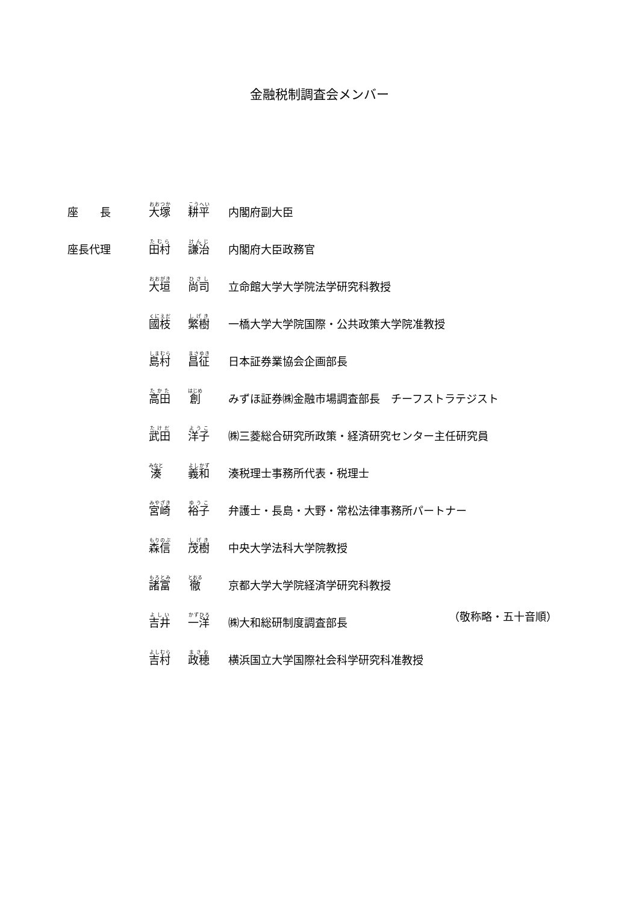金融税制調査会メンバー
| 座 長 | 大塚 | 耕平 | 内閣府副大臣 |
| 座長代理 | 田村 | 謙治 | 内閣府大臣政務官 |
| | 大垣 | 尚司 | 立命館大学大学院法学研究科教授 |
| | 國枝 | 繁樹 | 一橋大学大学院国際・公共政策大学院准教授 |
| | 島村 | 昌征 | 日本証券業協会企画部長 |
| | 高田 | 創 | みずほ証券㈱金融市場調査部長 チーフストラテジスト |
| | 武田 | 洋子 | ㈱三菱総合研究所政策・経済研究センター主任研究員 |
| | 湊 | 義和 | 湊税理士事務所代表・税理士 |
| | 宮崎 | 裕子 | 弁護士・長島・大野・常松法律事務所パートナー |
| | 森信 | 茂樹 | 中央大学法科大学院教授 |
| | 諸富 | 徹 | 京都大学大学院経済学研究科教授 |
| | 吉井 | 一洋 | ㈱大和総研制度調査部長 |
| | 吉村 | 政穂 | 横浜国立大学国際社会科学研究科准教授 |
（敬称略・五十音順）